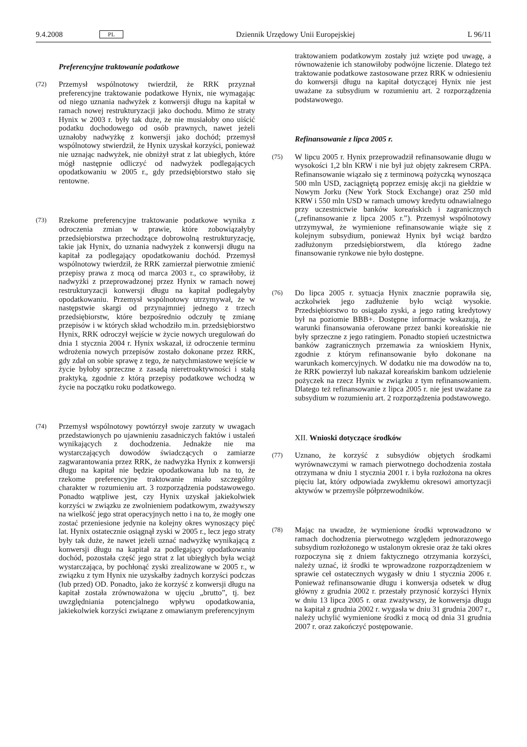9.4.2008 PL Dziennik Urzędowy Unii Europejskiej L 96/11
Preferencyjne traktowanie podatkowe
(72)
Przemysł wspólnotowy twierdził, że RRK przyznał preferencyjne traktowanie podatkowe Hynix, nie wymagając od niego uznania nadwyżek z konwersji długu na kapitał w ramach nowej restrukturyzacji jako dochodu. Mimo że straty Hynix w 2003 r. były tak duże, że nie musiałoby ono uiścić podatku dochodowego od osób prawnych, nawet jeżeli uznałoby nadwyżkę z konwersji jako dochód; przemysł wspólnotowy stwierdził, że Hynix uzyskał korzyści, ponieważ nie uznając nadwyżek, nie obniżył strat z lat ubiegłych, które mógł następnie odliczyć od nadwyżek podlegających opodatkowaniu w 2005 r., gdy przedsiębiorstwo stało się rentowne.
(73)
Rzekome preferencyjne traktowanie podatkowe wynika z odroczenia zmian w prawie, które zobowiązałyby przedsiębiorstwa przechodzące dobrowolną restrukturyzację, takie jak Hynix, do uznania nadwyżek z konwersji długu na kapitał za podlegający opodatkowaniu dochód. Przemysł wspólnotowy twierdził, że RRK zamierzał pierwotnie zmienić przepisy prawa z mocą od marca 2003 r., co sprawiłoby, iż nadwyżki z przeprowadzonej przez Hynix w ramach nowej restrukturyzacji konwersji długu na kapitał podlegałyby opodatkowaniu. Przemysł wspólnotowy utrzymywał, że w następstwie skargi od przynajmniej jednego z trzech przedsiębiorstw, które bezpośrednio odczuły tę zmianę przepisów i w których skład wchodziło m.in. przedsiębiorstwo Hynix, RRK odroczył wejście w życie nowych uregulowań do dnia 1 stycznia 2004 r. Hynix wskazał, iż odroczenie terminu wdrożenia nowych przepisów zostało dokonane przez RRK, gdy zdał on sobie sprawę z tego, że natychmiastowe wejście w życie byłoby sprzeczne z zasadą nieretroaktywności i stałą praktyką, zgodnie z którą przepisy podatkowe wchodzą w życie na początku roku podatkowego.
(74)
Przemysł wspólnotowy powtórzył swoje zarzuty w uwagach przedstawionych po ujawnieniu zasadniczych faktów i ustaleń wynikających z dochodzenia. Jednakże nie ma wystarczających dowodów świadczących o zamiarze zagwarantowania przez RRK, że nadwyżka Hynix z konwersji długu na kapitał nie będzie opodatkowana lub na to, że rzekome preferencyjne traktowanie miało szczególny charakter w rozumieniu art. 3 rozporządzenia podstawowego. Ponadto wątpliwe jest, czy Hynix uzyskał jakiekolwiek korzyści w związku ze zwolnieniem podatkowym, zważywszy na wielkość jego strat operacyjnych netto i na to, że mogły one zostać przeniesione jedynie na kolejny okres wynoszący pięć lat. Hynix ostatecznie osiągnął zyski w 2005 r., lecz jego straty były tak duże, że nawet jeżeli uznać nadwyżkę wynikającą z konwersji długu na kapitał za podlegający opodatkowaniu dochód, pozostała część jego strat z lat ubiegłych była wciąż wystarczająca, by pochłonąć zyski zrealizowane w 2005 r., w związku z tym Hynix nie uzyskałby żadnych korzyści podczas (lub przed) OD. Ponadto, jako że korzyść z konwersji długu na kapitał została zrównoważona w ujęciu „brutto”, tj. bez uwzględniania potencjalnego wpływu opodatkowania, jakiekolwiek korzyści związane z omawianym preferencyjnym
traktowaniem podatkowym zostały już wzięte pod uwagę, a równoważenie ich stanowiłoby podwójne liczenie. Dlatego też traktowanie podatkowe zastosowane przez RRK w odniesieniu do konwersji długu na kapitał dotyczącej Hynix nie jest uważane za subsydium w rozumieniu art. 2 rozporządzenia podstawowego.
Refinansowanie z lipca 2005 r.
(75)
W lipcu 2005 r. Hynix przeprowadził refinansowanie długu w wysokości 1,2 bln KRW i nie był już objęty zakresem CRPA. Refinansowanie wiązało się z terminową pożyczką wynosząca 500 mln USD, zaciągniętą poprzez emisję akcji na giełdzie w Nowym Jorku (New York Stock Exchange) oraz 250 mld KRW i 550 mln USD w ramach umowy kredytu odnawialnego przy uczestnictwie banków koreańskich i zagranicznych („refinansowanie z lipca 2005 r.”). Przemysł wspólnotowy utrzymywał, że wymienione refinansowanie wiąże się z kolejnym subsydium, ponieważ Hynix był wciąż bardzo zadłużonym przedsiębiorstwem, dla którego żadne finansowanie rynkowe nie było dostępne.
(76)
Do lipca 2005 r. sytuacja Hynix znacznie poprawiła się, aczkolwiek jego zadłużenie było wciąż wysokie. Przedsiębiorstwo to osiągało zyski, a jego rating kredytowy był na poziomie BBB+. Dostępne informacje wskazują, że warunki finansowania oferowane przez banki koreańskie nie były sprzeczne z jego ratingiem. Ponadto stopień uczestnictwa banków zagranicznych przemawia za wnioskiem Hynix, zgodnie z którym refinansowanie było dokonane na warunkach komercyjnych. W dodatku nie ma dowodów na to, że RRK powierzył lub nakazał koreańskim bankom udzielenie pożyczek na rzecz Hynix w związku z tym refinansowaniem. Dlatego też refinansowanie z lipca 2005 r. nie jest uważane za subsydium w rozumieniu art. 2 rozporządzenia podstawowego.
XII. Wnioski dotyczące środków
(77)
Uznano, że korzyść z subsydiów objętych środkami wyrównawczymi w ramach pierwotnego dochodzenia została otrzymana w dniu 1 stycznia 2001 r. i była rozłożona na okres pięciu lat, który odpowiada zwykłemu okresowi amortyzacji aktywów w przemyśle półprzewodników.
(78)
Mając na uwadze, że wymienione środki wprowadzono w ramach dochodzenia pierwotnego względem jednorazowego subsydium rozłożonego w ustalonym okresie oraz że taki okres rozpoczyna się z dniem faktycznego otrzymania korzyści, należy uznać, iż środki te wprowadzone rozporządzeniem w sprawie ceł ostatecznych wygasły w dniu 1 stycznia 2006 r. Ponieważ refinansowanie długu i konwersja odsetek w dług główny z grudnia 2002 r. przestały przynosić korzyści Hynix w dniu 13 lipca 2005 r. oraz zważywszy, że konwersja długu na kapitał z grudnia 2002 r. wygasła w dniu 31 grudnia 2007 r., należy uchylić wymienione środki z mocą od dnia 31 grudnia 2007 r. oraz zakończyć postępowanie.